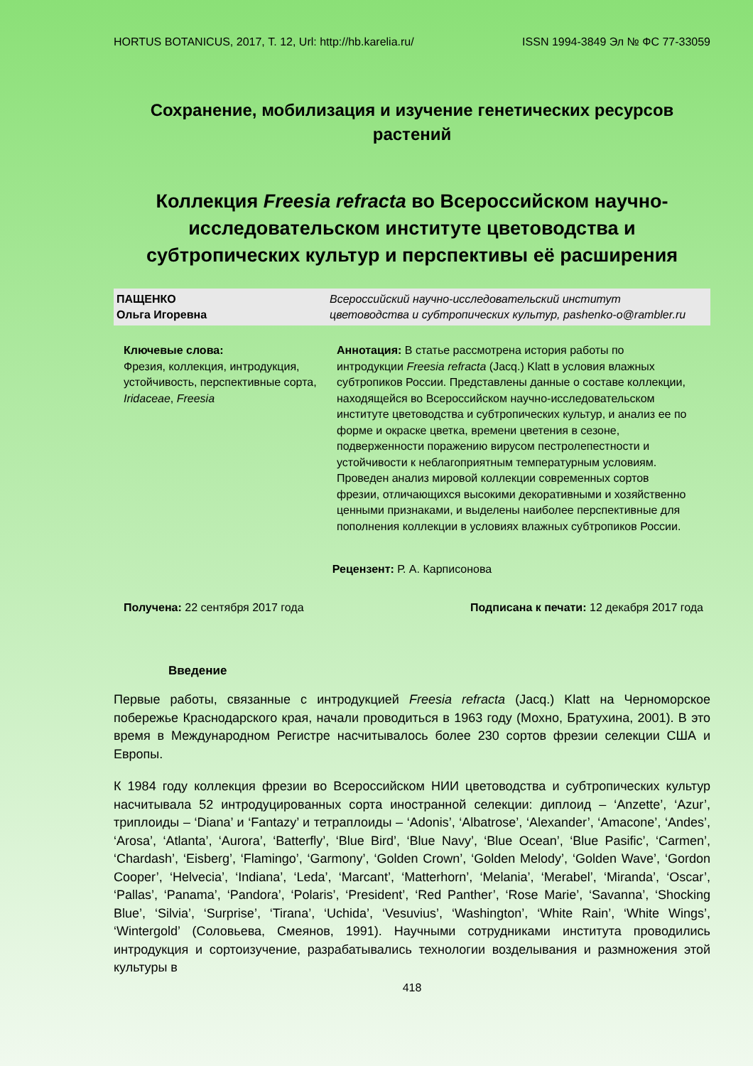HORTUS BOTANICUS, 2017, Т. 12, Url: http://hb.karelia.ru/ ISSN 1994-3849 Эл № ФС 77-33059
Сохранение, мобилизация и изучение генетических ресурсов растений
Коллекция Freesia refracta во Всероссийском научно-исследовательском институте цветоводства и субтропических культур и перспективы её расширения
ПАЩЕНКО
Ольга Игоревна
Всероссийский научно-исследовательский институт
цветоводства и субтропических культур, pashenko-o@rambler.ru
Ключевые слова:
Фрезия, коллекция, интродукция, устойчивость, перспективные сорта, Iridaceae, Freesia
Аннотация: В статье рассмотрена история работы по интродукции Freesia refracta (Jacq.) Klatt в условия влажных субтропиков России. Представлены данные о составе коллекции, находящейся во Всероссийском научно-исследовательском институте цветоводства и субтропических культур, и анализ ее по форме и окраске цветка, времени цветения в сезоне, подверженности поражению вирусом пестролепестности и устойчивости к неблагоприятным температурным условиям. Проведен анализ мировой коллекции современных сортов фрезии, отличающихся высокими декоративными и хозяйственно ценными признаками, и выделены наиболее перспективные для пополнения коллекции в условиях влажных субтропиков России.
Рецензент: Р. А. Карписонова
Получена: 22 сентября 2017 года Подписана к печати: 12 декабря 2017 года
Введение
Первые работы, связанные с интродукцией Freesia refracta (Jacq.) Klatt на Черноморское побережье Краснодарского края, начали проводиться в 1963 году (Мохно, Братухина, 2001). В это время в Международном Регистре насчитывалось более 230 сортов фрезии селекции США и Европы.
К 1984 году коллекция фрезии во Всероссийском НИИ цветоводства и субтропических культур насчитывала 52 интродуцированных сорта иностранной селекции: диплоид – ‘Anzette’, ‘Azur’, триплоиды – ‘Diana’ и ‘Fantazy’ и тетраплоиды – ‘Adonis’, ‘Albatrose’, ‘Alexander’, ‘Amacone’, ‘Andes’, ‘Arosa’, ‘Atlanta’, ‘Aurora’, ‘Batterfly’, ‘Blue Bird’, ‘Blue Navy’, ‘Blue Ocean’, ‘Blue Pasific’, ‘Carmen’, ‘Chardash’, ‘Eisberg’, ‘Flamingo’, ‘Garmony’, ‘Golden Crown’, ‘Golden Melody’, ‘Golden Wave’, ‘Gordon Cooper’, ‘Helvecia’, ‘Indiana’, ‘Leda’, ‘Marcant’, ‘Matterhorn’, ‘Melania’, ‘Merabel’, ‘Miranda’, ‘Oscar’, ‘Pallas’, ‘Panama’, ‘Pandora’, ‘Polaris’, ‘President’, ‘Red Panther’, ‘Rose Marie’, ‘Savanna’, ‘Shocking Blue’, ‘Silvia’, ‘Surprise’, ‘Tirana’, ‘Uchida’, ‘Vesuvius’, ‘Washington’, ‘White Rain’, ‘White Wings’, ‘Wintergold’ (Соловьева, Смеянов, 1991). Научными сотрудниками института проводились интродукция и сортоизучение, разрабатывались технологии возделывания и размножения этой культуры в
418